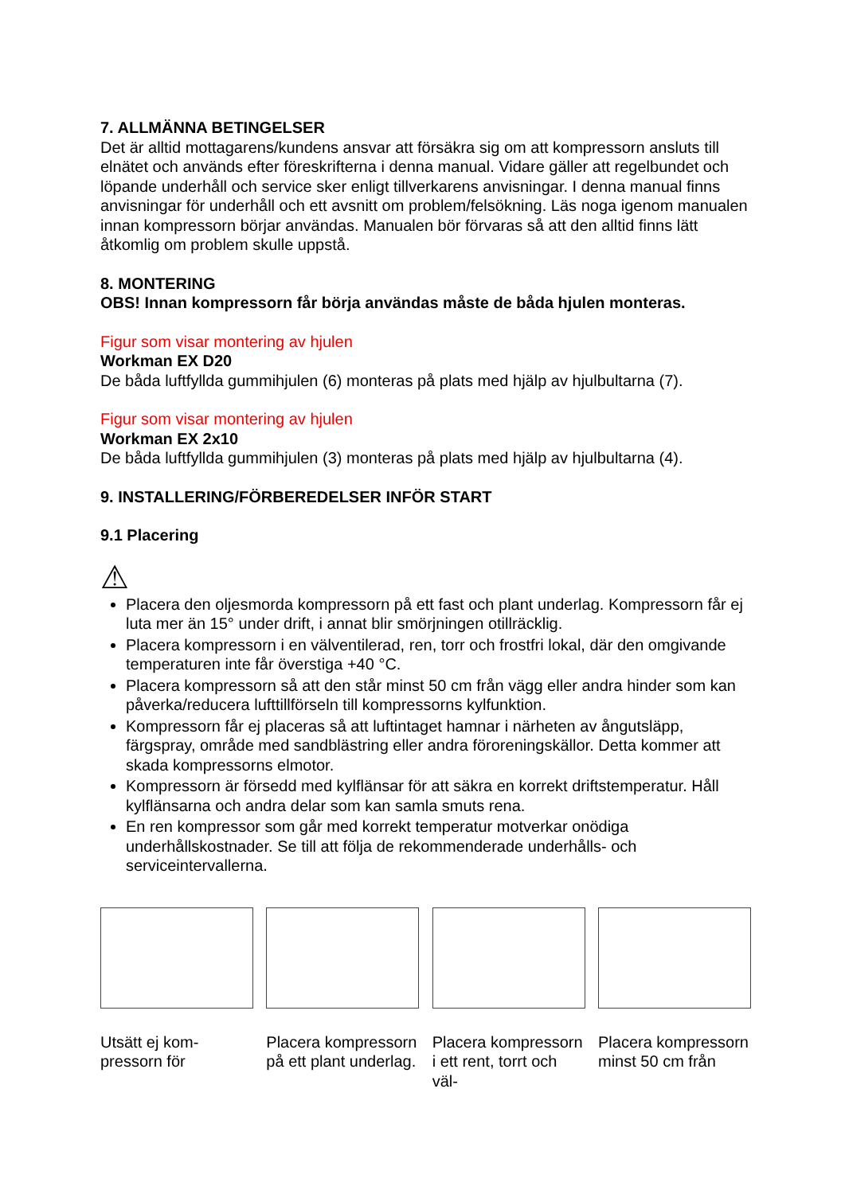7. ALLMÄNNA BETINGELSER
Det är alltid mottagarens/kundens ansvar att försäkra sig om att kompressorn ansluts till elnätet och används efter föreskrifterna i denna manual. Vidare gäller att regelbundet och löpande underhåll och service sker enligt tillverkarens anvisningar. I denna manual finns anvisningar för underhåll och ett avsnitt om problem/felsökning. Läs noga igenom manualen innan kompressorn börjar användas. Manualen bör förvaras så att den alltid finns lätt åtkomlig om problem skulle uppstå.
8. MONTERING
OBS! Innan kompressorn får börja användas måste de båda hjulen monteras.
Figur som visar montering av hjulen
Workman EX D20
De båda luftfyllda gummihjulen (6) monteras på plats med hjälp av hjulbultarna (7).
Figur som visar montering av hjulen
Workman EX 2x10
De båda luftfyllda gummihjulen (3) monteras på plats med hjälp av hjulbultarna (4).
9. INSTALLERING/FÖRBEREDELSER INFÖR START
9.1 Placering
⚠
Placera den oljesmorda kompressorn på ett fast och plant underlag. Kompressorn får ej luta mer än 15° under drift, i annat blir smörjningen otillräcklig.
Placera kompressorn i en välventilerad, ren, torr och frostfri lokal, där den omgivande temperaturen inte får överstiga +40 °C.
Placera kompressorn så att den står minst 50 cm från vägg eller andra hinder som kan påverka/reducera lufttillförseln till kompressorns kylfunktion.
Kompressorn får ej placeras så att luftintaget hamnar i närheten av ångutsläpp, färgspray, område med sandblästring eller andra föroreningskällor. Detta kommer att skada kompressorns elmotor.
Kompressorn är försedd med kylflänsar för att säkra en korrekt driftstemperatur. Håll kylflänsarna och andra delar som kan samla smuts rena.
En ren kompressor som går med korrekt temperatur motverkar onödiga underhållskostnader. Se till att följa de rekommenderade underhålls- och serviceintervallerna.
Utsätt ej kom-pressorn för
Placera kompressorn på ett plant underlag.
Placera kompressorn i ett rent, torrt och väl-
Placera kompressorn minst 50 cm från